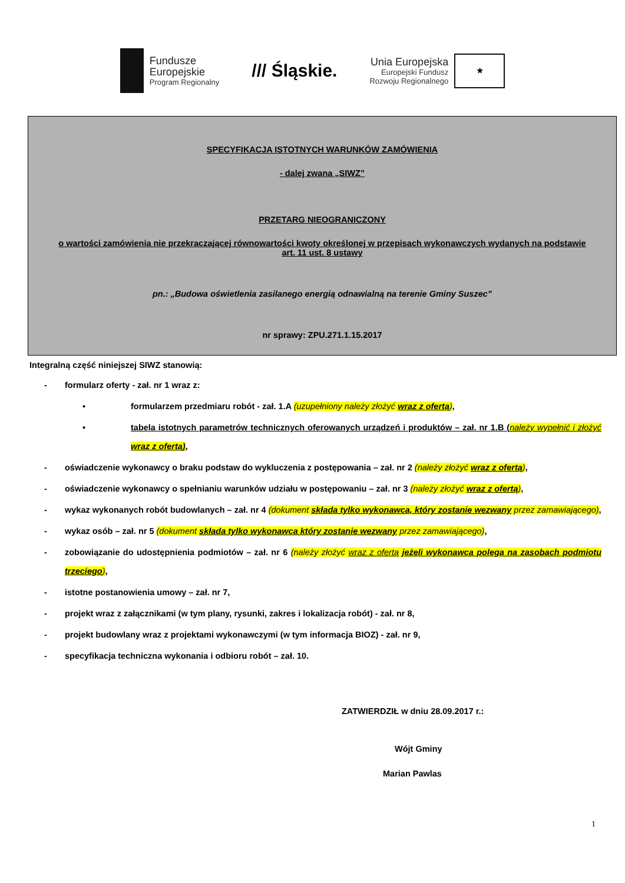Fundusze
Europejskie
Program Regionalny
/// Śląskie.
Unia Europejska
Europejski Fundusz
Rozwoju Regionalnego
★
SPECYFIKACJA ISTOTNYCH WARUNKÓW ZAMÓWIENIA
- dalej zwana „SIWZ”
PRZETARG NIEOGRANICZONY
o wartości zamówienia nie przekraczającej równowartości kwoty określonej w przepisach wykonawczych wydanych na podstawie art. 11 ust. 8 ustawy
pn.: „Budowa oświetlenia zasilanego energią odnawialną na terenie Gminy Suszec”
nr sprawy: ZPU.271.1.15.2017
Integralną część niniejszej SIWZ stanowią:
- formularz oferty - zał. nr 1 wraz z:
• formularzem przedmiaru robót - zał. 1.A (uzupełniony należy złożyć wraz z ofertą),
• tabela istotnych parametrów technicznych oferowanych urządzeń i produktów – zał. nr 1.B (należy wypełnić i złożyć wraz z ofertą),
- oświadczenie wykonawcy o braku podstaw do wykluczenia z postępowania – zał. nr 2 (należy złożyć wraz z ofertą),
- oświadczenie wykonawcy o spełnianiu warunków udziału w postępowaniu – zał. nr 3 (należy złożyć wraz z ofertą),
- wykaz wykonanych robót budowlanych – zał. nr 4 (dokument składa tylko wykonawca, który zostanie wezwany przez zamawiającego),
- wykaz osób – zał. nr 5 (dokument składa tylko wykonawca który zostanie wezwany przez zamawiającego),
- zobowiązanie do udostępnienia podmiotów – zał. nr 6 (należy złożyć wraz z ofertą jeżeli wykonawca polega na zasobach podmiotu trzeciego),
- istotne postanowienia umowy – zał. nr 7,
- projekt wraz z załącznikami (w tym plany, rysunki, zakres i lokalizacja robót) - zał. nr 8,
- projekt budowlany wraz z projektami wykonawczymi (w tym informacja BIOZ) - zał. nr 9,
- specyfikacja techniczna wykonania i odbioru robót – zał. 10.
ZATWIERDZIŁ w dniu 28.09.2017 r.:
Wójt Gminy
Marian Pawlas
1